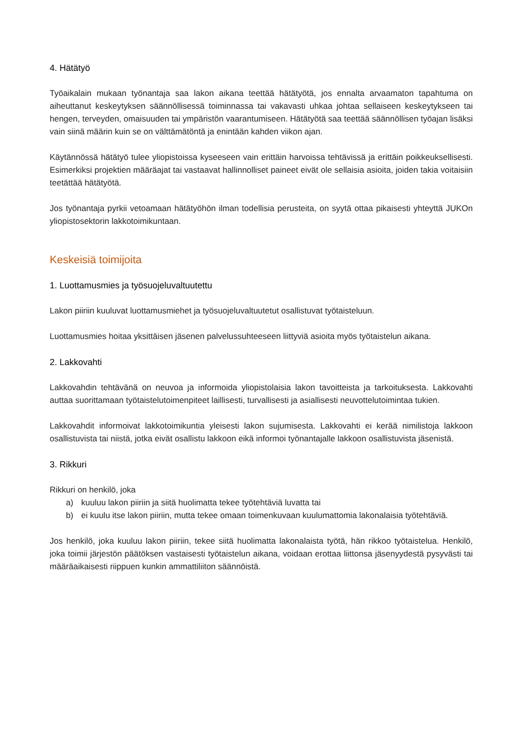4. Hätätyö
Työaikalain mukaan työnantaja saa lakon aikana teettää hätätyötä, jos ennalta arvaamaton tapahtuma on aiheuttanut keskeytyksen säännöllisessä toiminnassa tai vakavasti uhkaa johtaa sellaiseen keskeytykseen tai hengen, terveyden, omaisuuden tai ympäristön vaarantumiseen. Hätätyötä saa teettää säännöllisen työajan lisäksi vain siinä määrin kuin se on välttämätöntä ja enintään kahden viikon ajan.
Käytännössä hätätyö tulee yliopistoissa kyseeseen vain erittäin harvoissa tehtävissä ja erittäin poikkeuksellisesti. Esimerkiksi projektien määräajat tai vastaavat hallinnolliset paineet eivät ole sellaisia asioita, joiden takia voitaisiin teetättää hätätyötä.
Jos työnantaja pyrkii vetoamaan hätätyöhön ilman todellisia perusteita, on syytä ottaa pikaisesti yhteyttä JUKOn yliopistosektorin lakkotoimikuntaan.
Keskeisiä toimijoita
1. Luottamusmies ja työsuojeluvaltuutettu
Lakon piiriin kuuluvat luottamusmiehet ja työsuojeluvaltuutetut osallistuvat työtaisteluun.
Luottamusmies hoitaa yksittäisen jäsenen palvelussuhteeseen liittyviä asioita myös työtaistelun aikana.
2. Lakkovahti
Lakkovahdin tehtävänä on neuvoa ja informoida yliopistolaisia lakon tavoitteista ja tarkoituksesta. Lakkovahti auttaa suorittamaan työtaistelutoimenpiteet laillisesti, turvallisesti ja asiallisesti neuvottelutoimintaa tukien.
Lakkovahdit informoivat lakkotoimikuntia yleisesti lakon sujumisesta. Lakkovahti ei kerää nimilistoja lakkoon osallistuvista tai niistä, jotka eivät osallistu lakkoon eikä informoi työnantajalle lakkoon osallistuvista jäsenistä.
3. Rikkuri
Rikkuri on henkilö, joka
a) kuuluu lakon piiriin ja siitä huolimatta tekee työtehtäviä luvatta tai
b) ei kuulu itse lakon piiriin, mutta tekee omaan toimenkuvaan kuulumattomia lakonalaisia työtehtäviä.
Jos henkilö, joka kuuluu lakon piiriin, tekee siitä huolimatta lakonalaista työtä, hän rikkoo työtaistelua. Henkilö, joka toimii järjestön päätöksen vastaisesti työtaistelun aikana, voidaan erottaa liittonsa jäsenyydestä pysyvästi tai määräaikaisesti riippuen kunkin ammattiliiton säännöistä.